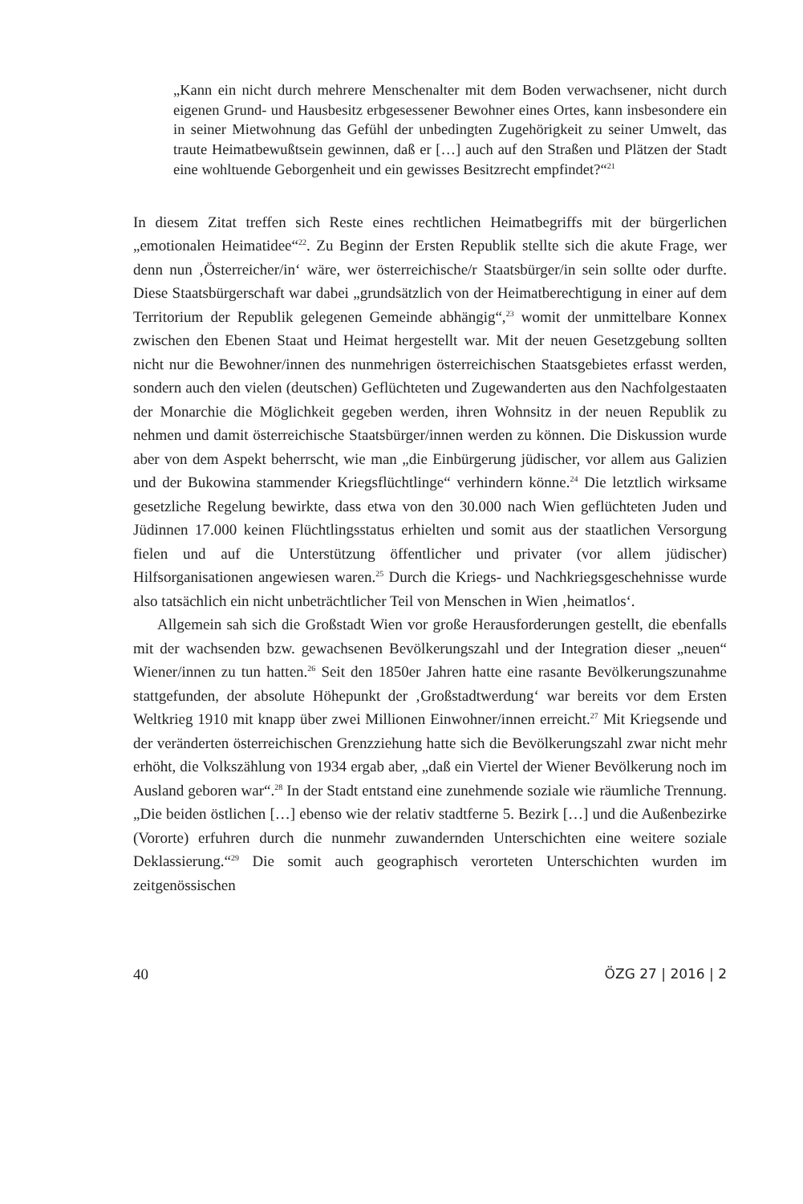„Kann ein nicht durch mehrere Menschenalter mit dem Boden verwachsener, nicht durch eigenen Grund- und Hausbesitz erbgesessener Bewohner eines Ortes, kann insbesondere ein in seiner Mietwohnung das Gefühl der unbedingten Zugehörigkeit zu seiner Umwelt, das traute Heimatbewußtsein gewinnen, daß er […] auch auf den Straßen und Plätzen der Stadt eine wohltuende Geborgenheit und ein gewisses Besitzrecht empfindet?“<sup>21</sup>
In diesem Zitat treffen sich Reste eines rechtlichen Heimatbegriffs mit der bürgerlichen „emotionalen Heimatidee“<sup>22</sup>. Zu Beginn der Ersten Republik stellte sich die akute Frage, wer denn nun ‚Österreicher/in‘ wäre, wer österreichische/r Staatsbürger/in sein sollte oder durfte. Diese Staatsbürgerschaft war dabei „grundsätzlich von der Heimatberechtigung in einer auf dem Territorium der Republik gelegenen Gemeinde abhängig“,<sup>23</sup> womit der unmittelbare Konnex zwischen den Ebenen Staat und Heimat hergestellt war. Mit der neuen Gesetzgebung sollten nicht nur die Bewohner/innen des nunmehrigen österreichischen Staatsgebietes erfasst werden, sondern auch den vielen (deutschen) Geflüchteten und Zugewanderten aus den Nachfolgestaaten der Monarchie die Möglichkeit gegeben werden, ihren Wohnsitz in der neuen Republik zu nehmen und damit österreichische Staatsbürger/innen werden zu können. Die Diskussion wurde aber von dem Aspekt beherrscht, wie man „die Einbürgerung jüdischer, vor allem aus Galizien und der Bukowina stammender Kriegsflüchtlinge“ verhindern könne.<sup>24</sup> Die letztlich wirksame gesetzliche Regelung bewirkte, dass etwa von den 30.000 nach Wien geflüchteten Juden und Jüdinnen 17.000 keinen Flüchtlingsstatus erhielten und somit aus der staatlichen Versorgung fielen und auf die Unterstützung öffentlicher und privater (vor allem jüdischer) Hilfsorganisationen angewiesen waren.<sup>25</sup> Durch die Kriegs- und Nachkriegsgeschehnisse wurde also tatsächlich ein nicht unbeträchtlicher Teil von Menschen in Wien ‚heimatlos‘.
Allgemein sah sich die Großstadt Wien vor große Herausforderungen gestellt, die ebenfalls mit der wachsenden bzw. gewachsenen Bevölkerungszahl und der Integration dieser „neuen“ Wiener/innen zu tun hatten.<sup>26</sup> Seit den 1850er Jahren hatte eine rasante Bevölkerungszunahme stattgefunden, der absolute Höhepunkt der ‚Großstadtwerdung‘ war bereits vor dem Ersten Weltkrieg 1910 mit knapp über zwei Millionen Einwohner/innen erreicht.<sup>27</sup> Mit Kriegsende und der veränderten österreichischen Grenzziehung hatte sich die Bevölkerungszahl zwar nicht mehr erhöht, die Volkszählung von 1934 ergab aber, „daß ein Viertel der Wiener Bevölkerung noch im Ausland geboren war“.<sup>28</sup> In der Stadt entstand eine zunehmende soziale wie räumliche Trennung. „Die beiden östlichen […] ebenso wie der relativ stadtferne 5. Bezirk […] und die Außenbezirke (Vororte) erfuhren durch die nunmehr zuwandernden Unterschichten eine weitere soziale Deklassierung.“<sup>29</sup> Die somit auch geographisch verorteten Unterschichten wurden im zeitgenössischen
40 ÖZG 27 | 2016 | 2